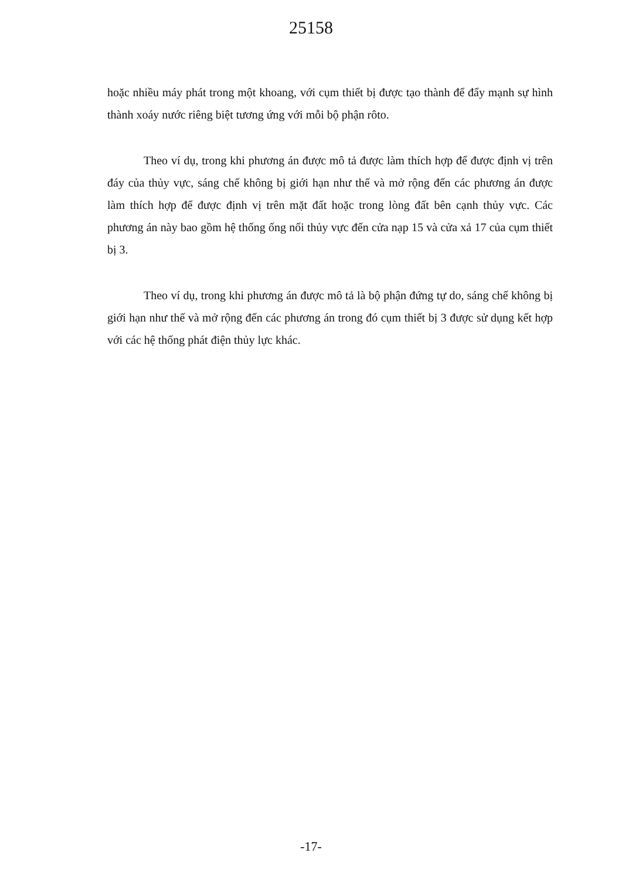25158
hoặc nhiều máy phát trong một khoang, với cụm thiết bị được tạo thành để đẩy mạnh sự hình thành xoáy nước riêng biệt tương ứng với mỗi bộ phận rôto.
Theo ví dụ, trong khi phương án được mô tả được làm thích hợp để được định vị trên đáy của thủy vực, sáng chế không bị giới hạn như thế và mở rộng đến các phương án được làm thích hợp để được định vị trên mặt đất hoặc trong lòng đất bên cạnh thủy vực. Các phương án này bao gồm hệ thống ống nối thủy vực đến cửa nạp 15 và cửa xả 17 của cụm thiết bị 3.
Theo ví dụ, trong khi phương án được mô tả là bộ phận đứng tự do, sáng chế không bị giới hạn như thế và mở rộng đến các phương án trong đó cụm thiết bị 3 được sử dụng kết hợp với các hệ thống phát điện thủy lực khác.
-17-